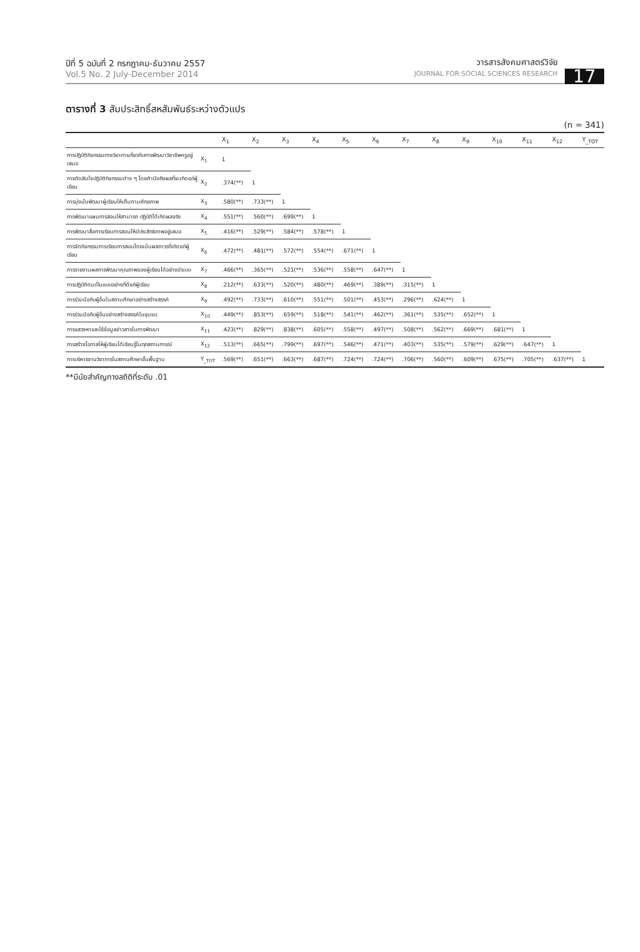ปีที่ 5 ฉบับที่ 2 กรกฎาคม-ธันวาคม 2557
Vol.5 No. 2 July-December 2014
วารสารสังคมศาสตร์วิจัย
JOURNAL FOR SOCIAL SCIENCES RESEARCH
17
ตารางที่ 3 สัมประสิทธิ์สหสัมพันธ์ระหว่างตัวแปร
(n = 341)
| | | X<sub>1</sub> | X<sub>2</sub> | X<sub>3</sub> | X<sub>4</sub> | X<sub>5</sub> | X<sub>6</sub> | X<sub>7</sub> | X<sub>8</sub> | X<sub>9</sub> | X<sub>10</sub> | X<sub>11</sub> | X<sub>12</sub> | Y<sub>_TOT</sub> |
| --- | --- | --- | --- | --- | --- | --- | --- | --- | --- | --- | --- | --- | --- | --- |
| การปฏิบัติกิจกรรมทางวิชาการเกี่ยวกับการพัฒนาวิชาชีพครูอยู่เสมอ | X<sub>1</sub> | 1 | | | | | | | | | | | | |
| การตัดสินใจปฏิบัติกิจกรรมต่าง ๆ โดยคำนึงถึงผลที่จะเกิดแก่ผู้เรียน | X<sub>2</sub> | .374(**) | 1 | | | | | | | | | | | |
| การมุ่งมั่นพัฒนาผู้เรียนให้เต็มตามศักยภาพ | X<sub>3</sub> | .580(**) | .733(**) | 1 | | | | | | | | | | |
| การพัฒนาแผนการสอนให้สามารถ ปฏิบัติได้เกิดผลจริง | X<sub>4</sub> | .551(**) | .560(**) | .699(**) | 1 | | | | | | | | | |
| การพัฒนาสื่อการเรียนการสอนให้มีประสิทธิภาพอยู่เสมอ | X<sub>5</sub> | .416(**) | .529(**) | .584(**) | .578(**) | 1 | | | | | | | | |
| การจัดกิจกรรมการเรียนการสอนโดยเน้นผลถาวรที่เกิดแก่ผู้เรียน | X<sub>6</sub> | .472(**) | .481(**) | .572(**) | .554(**) | .671(**) | 1 | | | | | | | |
| การรายงานผลการพัฒนาคุณภาพของผู้เรียนได้อย่างมีระบบ | X<sub>7</sub> | .466(**) | .365(**) | .521(**) | .536(**) | .558(**) | .647(**) | 1 | | | | | | |
| การปฏิบัติตนเป็นแบบอย่างที่ดีแก่ผู้เรียน | X<sub>8</sub> | .212(**) | .633(**) | .520(**) | .480(**) | .469(**) | .389(**) | .315(**) | 1 | | | | | |
| การร่วมมือกับผู้อื่นในสถานศึกษาอย่างสร้างสรรค์ | X<sub>9</sub> | .492(**) | .733(**) | .610(**) | .551(**) | .501(**) | .453(**) | .296(**) | .624(**) | 1 | | | | |
| การร่วมมือกับผู้อื่นอย่างสร้างสรรค์ในชุมชน | X<sub>10</sub> | .449(**) | .853(**) | .659(**) | .518(**) | .541(**) | .462(**) | .361(**) | .535(**) | .652(**) | 1 | | | |
| การแสวงหาและใช้ข้อมูลข่าวสารในการพัฒนา | X<sub>11</sub> | .423(**) | .829(**) | .838(**) | .605(**) | .558(**) | .497(**) | .508(**) | .562(**) | .669(**) | .681(**) | 1 | | |
| การสร้างโอกาสให้ผู้เรียนได้เรียนรู้ในทุกสถานการณ์ | X<sub>12</sub> | .513(**) | .665(**) | .799(**) | .697(**) | .546(**) | .471(**) | .403(**) | .535(**) | .579(**) | .629(**) | .647(**) | 1 | |
| การบริหารงานวิชาการในสถานศึกษาขั้นพื้นฐาน | Y<sub>_TOT</sub> | .569(**) | .651(**) | .663(**) | .687(**) | .724(**) | .724(**) | .706(**) | .560(**) | .609(**) | .675(**) | .705(**) | .637(**) | 1 |
**มีนัยสำคัญทางสถิติที่ระดับ .01